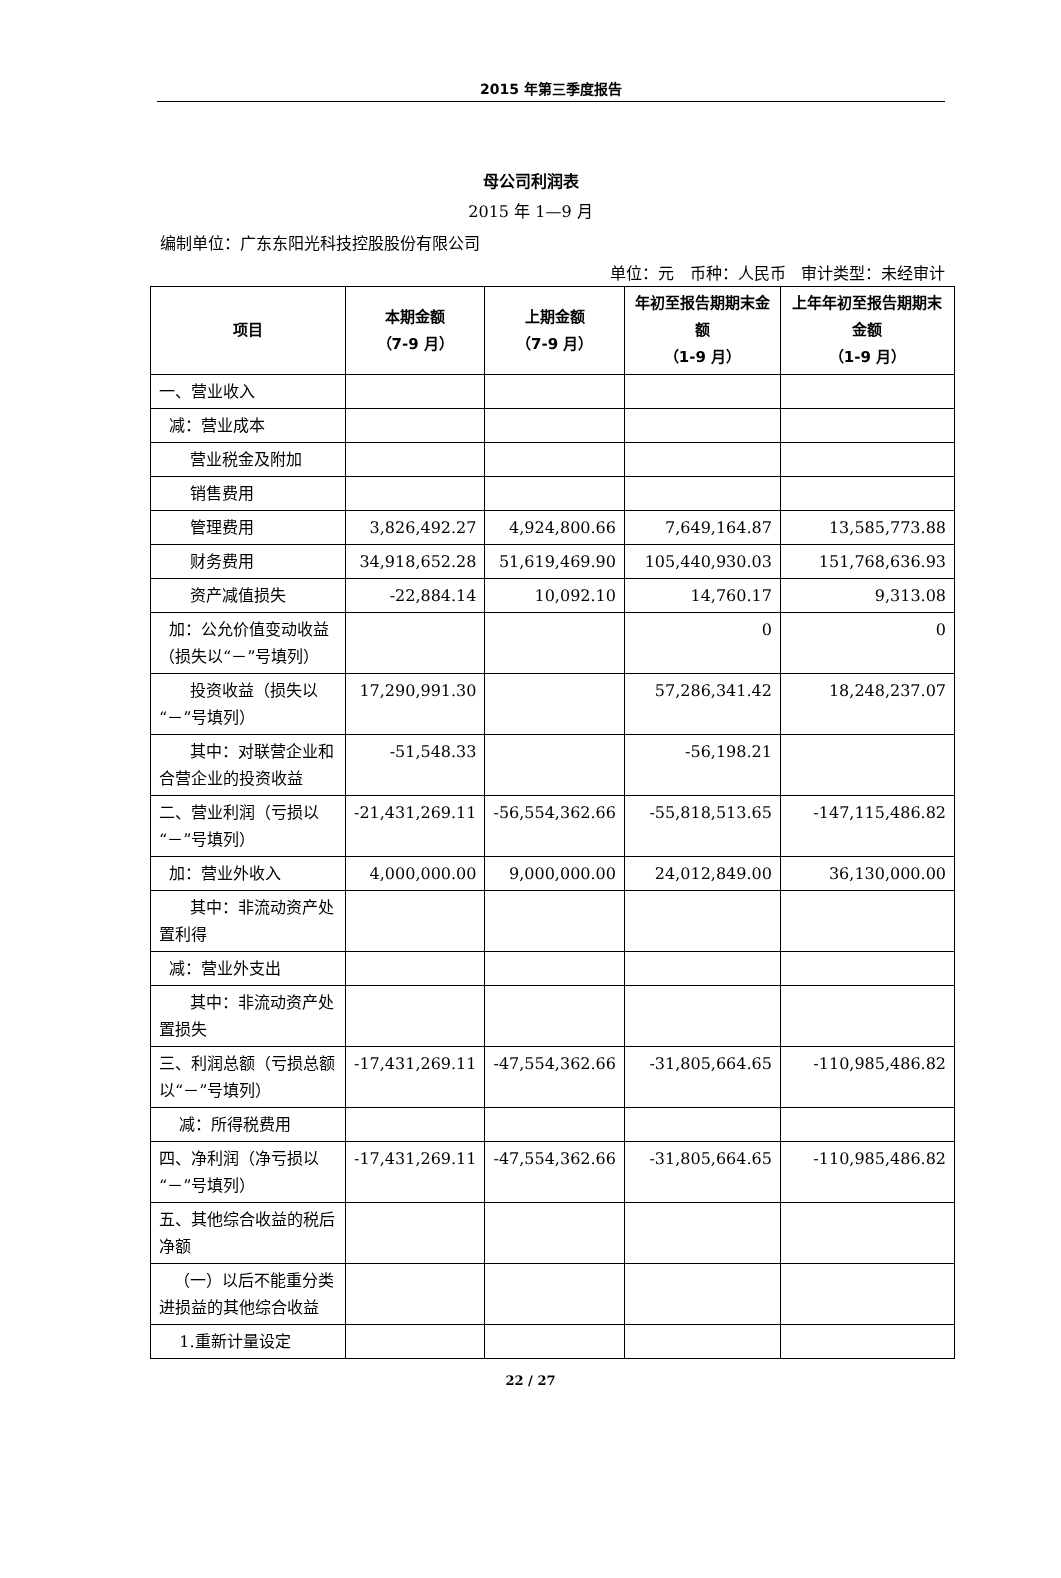2015 年第三季度报告
母公司利润表
2015 年 1—9 月
编制单位：广东东阳光科技控股股份有限公司
单位：元 币种：人民币 审计类型：未经审计
| 项目 | 本期金额 （7-9 月） | 上期金额 （7-9 月） | 年初至报告期期末金额 （1-9 月） | 上年年初至报告期期末金额 （1-9 月） |
| --- | --- | --- | --- | --- |
| 一、营业收入 | | | | |
| 减：营业成本 | | | | |
| 营业税金及附加 | | | | |
| 销售费用 | | | | |
| 管理费用 | 3,826,492.27 | 4,924,800.66 | 7,649,164.87 | 13,585,773.88 |
| 财务费用 | 34,918,652.28 | 51,619,469.90 | 105,440,930.03 | 151,768,636.93 |
| 资产减值损失 | -22,884.14 | 10,092.10 | 14,760.17 | 9,313.08 |
| 加：公允价值变动收益（损失以“－”号填列） | | | 0 | 0 |
| 投资收益（损失以“－”号填列） | 17,290,991.30 | | 57,286,341.42 | 18,248,237.07 |
| 其中：对联营企业和合营企业的投资收益 | -51,548.33 | | -56,198.21 | |
| 二、营业利润（亏损以“－”号填列） | -21,431,269.11 | -56,554,362.66 | -55,818,513.65 | -147,115,486.82 |
| 加：营业外收入 | 4,000,000.00 | 9,000,000.00 | 24,012,849.00 | 36,130,000.00 |
| 其中：非流动资产处置利得 | | | | |
| 减：营业外支出 | | | | |
| 其中：非流动资产处置损失 | | | | |
| 三、利润总额（亏损总额以“－”号填列） | -17,431,269.11 | -47,554,362.66 | -31,805,664.65 | -110,985,486.82 |
| 减：所得税费用 | | | | |
| 四、净利润（净亏损以“－”号填列） | -17,431,269.11 | -47,554,362.66 | -31,805,664.65 | -110,985,486.82 |
| 五、其他综合收益的税后净额 | | | | |
| （一）以后不能重分类进损益的其他综合收益 | | | | |
| 1.重新计量设定 | | | | |
22 / 27